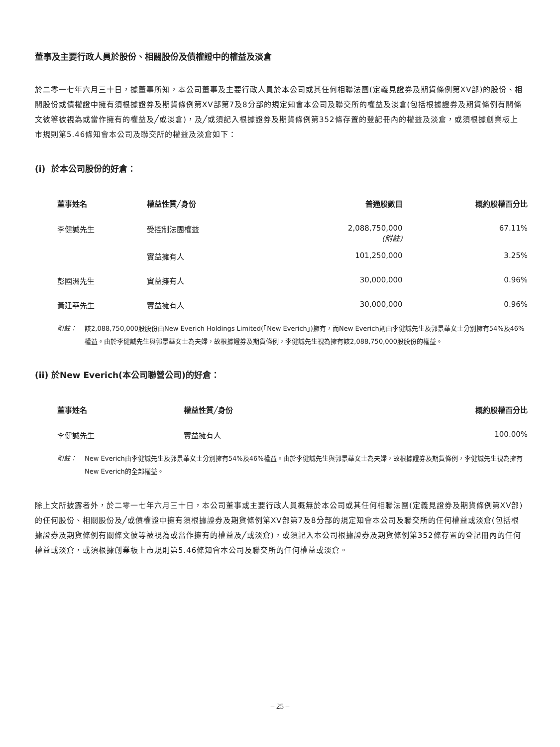董事及主要行政人員於股份、相關股份及債權證中的權益及淡倉
於二零一七年六月三十日，據董事所知，本公司董事及主要行政人員於本公司或其任何相聯法團(定義見證券及期貨條例第XV部)的股份、相關股份或債權證中擁有須根據證券及期貨條例第XV部第7及8分部的規定知會本公司及聯交所的權益及淡倉(包括根據證券及期貨條例有關條文彼等被視為或當作擁有的權益及╱或淡倉)，及╱或須記入根據證券及期貨條例第352條存置的登記冊內的權益及淡倉，或須根據創業板上市規則第5.46條知會本公司及聯交所的權益及淡倉如下：
(i) 於本公司股份的好倉：
| 董事姓名 | 權益性質╱身份 | 普通股數目 | 概約股權百分比 |
| --- | --- | --- | --- |
| 李健誠先生 | 受控制法團權益 | 2,088,750,000 (附註) | 67.11% |
| | 實益擁有人 | 101,250,000 | 3.25% |
| 彭國洲先生 | 實益擁有人 | 30,000,000 | 0.96% |
| 黃建華先生 | 實益擁有人 | 30,000,000 | 0.96% |
附註： 該2,088,750,000股股份由New Everich Holdings Limited(「New Everich」)擁有，而New Everich則由李健誠先生及郭景華女士分別擁有54%及46%權益。由於李健誠先生與郭景華女士為夫婦，故根據證券及期貨條例，李健誠先生視為擁有該2,088,750,000股股份的權益。
(ii) 於New Everich(本公司聯營公司)的好倉：
| 董事姓名 | 權益性質╱身份 | 概約股權百分比 |
| --- | --- | --- |
| 李健誠先生 | 實益擁有人 | 100.00% |
附註： New Everich由李健誠先生及郭景華女士分別擁有54%及46%權益。由於李健誠先生與郭景華女士為夫婦，故根據證券及期貨條例，李健誠先生視為擁有New Everich的全部權益。
除上文所披露者外，於二零一七年六月三十日，本公司董事或主要行政人員概無於本公司或其任何相聯法團(定義見證券及期貨條例第XV部)的任何股份、相關股份及╱或債權證中擁有須根據證券及期貨條例第XV部第7及8分部的規定知會本公司及聯交所的任何權益或淡倉(包括根據證券及期貨條例有關條文彼等被視為或當作擁有的權益及╱或淡倉)，或須記入本公司根據證券及期貨條例第352條存置的登記冊內的任何權益或淡倉，或須根據創業板上市規則第5.46條知會本公司及聯交所的任何權益或淡倉。
– 25 –